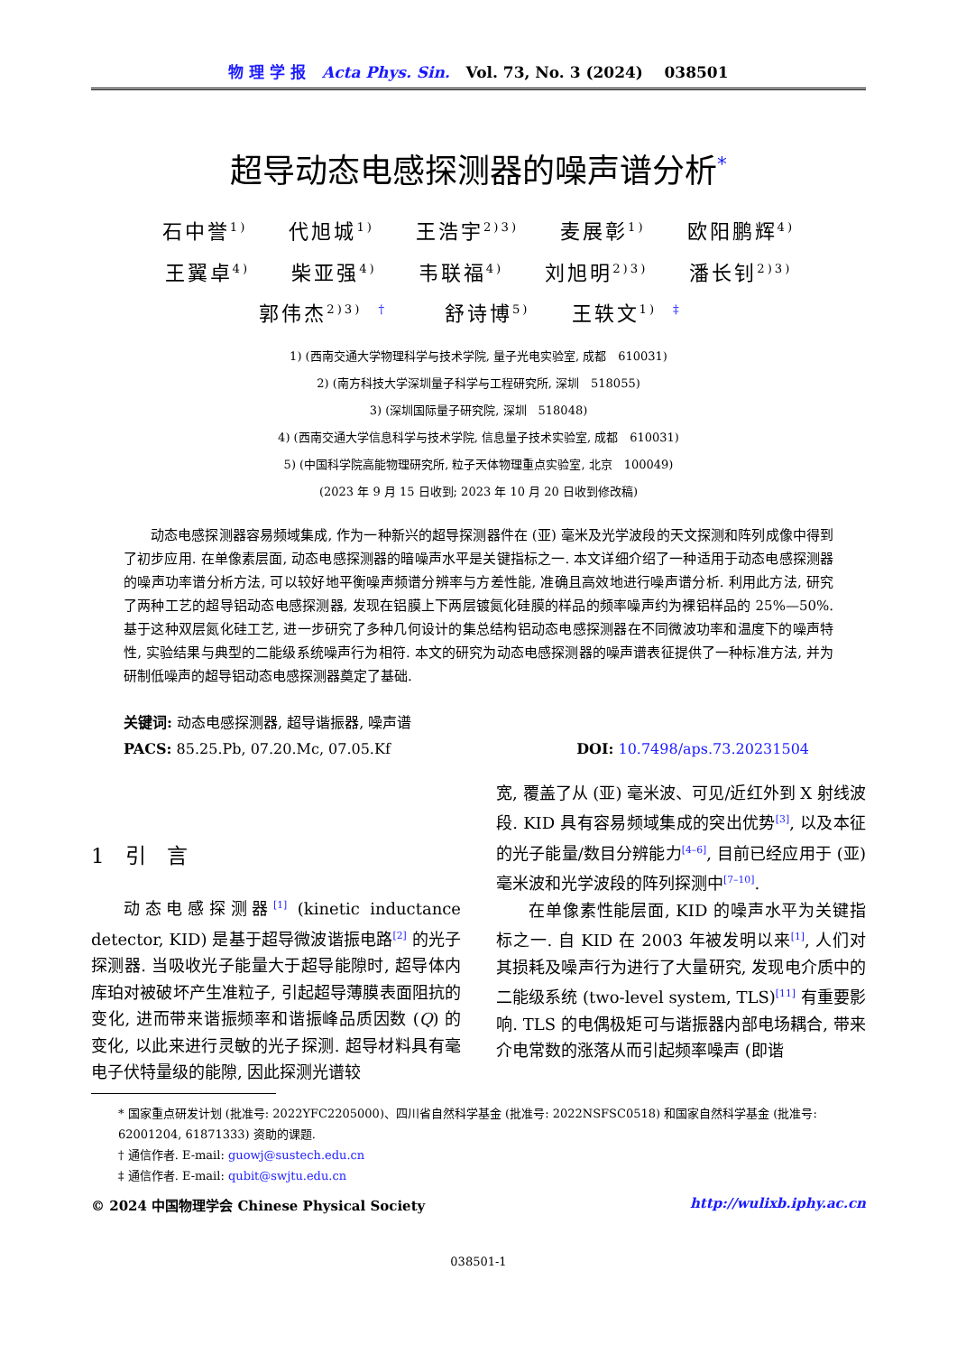物 理 学 报 Acta Phys. Sin. Vol. 73, No. 3 (2024) 038501
超导动态电感探测器的噪声谱分析<sup>*</sup>
石中誉<sup>1)</sup> 代旭城<sup>1)</sup> 王浩宇<sup>2)3)</sup> 麦展彰<sup>1)</sup> 欧阳鹏辉<sup>4)</sup>
王翼卓<sup>4)</sup> 柴亚强<sup>4)</sup> 韦联福<sup>4)</sup> 刘旭明<sup>2)3)</sup> 潘长钊<sup>2)3)</sup>
郭伟杰<sup>2)3) †</sup> 舒诗博<sup>5)</sup> 王轶文<sup>1) ‡</sup>
1) (西南交通大学物理科学与技术学院, 量子光电实验室, 成都　610031)
2) (南方科技大学深圳量子科学与工程研究所, 深圳　518055)
3) (深圳国际量子研究院, 深圳　518048)
4) (西南交通大学信息科学与技术学院, 信息量子技术实验室, 成都　610031)
5) (中国科学院高能物理研究所, 粒子天体物理重点实验室, 北京　100049)
(2023 年 9 月 15 日收到; 2023 年 10 月 20 日收到修改稿)
动态电感探测器容易频域集成, 作为一种新兴的超导探测器件在 (亚) 毫米及光学波段的天文探测和阵列成像中得到了初步应用. 在单像素层面, 动态电感探测器的暗噪声水平是关键指标之一. 本文详细介绍了一种适用于动态电感探测器的噪声功率谱分析方法, 可以较好地平衡噪声频谱分辨率与方差性能, 准确且高效地进行噪声谱分析. 利用此方法, 研究了两种工艺的超导铝动态电感探测器, 发现在铝膜上下两层镀氮化硅膜的样品的频率噪声约为裸铝样品的 25%—50%. 基于这种双层氮化硅工艺, 进一步研究了多种几何设计的集总结构铝动态电感探测器在不同微波功率和温度下的噪声特性, 实验结果与典型的二能级系统噪声行为相符. 本文的研究为动态电感探测器的噪声谱表征提供了一种标准方法, 并为研制低噪声的超导铝动态电感探测器奠定了基础.
关键词: 动态电感探测器, 超导谐振器, 噪声谱
PACS: 85.25.Pb, 07.20.Mc, 07.05.Kf DOI: 10.7498/aps.73.20231504
1　引　言
动态电感探测器<sup>[1]</sup> (kinetic inductance detector, KID) 是基于超导微波谐振电路<sup>[2]</sup> 的光子探测器. 当吸收光子能量大于超导能隙时, 超导体内库珀对被破坏产生准粒子, 引起超导薄膜表面阻抗的变化, 进而带来谐振频率和谐振峰品质因数 (Q) 的变化, 以此来进行灵敏的光子探测. 超导材料具有毫电子伏特量级的能隙, 因此探测光谱较
宽, 覆盖了从 (亚) 毫米波、可见/近红外到 X 射线波段. KID 具有容易频域集成的突出优势<sup>[3]</sup>, 以及本征的光子能量/数目分辨能力<sup>[4–6]</sup>, 目前已经应用于 (亚) 毫米波和光学波段的阵列探测中<sup>[7–10]</sup>.
在单像素性能层面, KID 的噪声水平为关键指标之一. 自 KID 在 2003 年被发明以来<sup>[1]</sup>, 人们对其损耗及噪声行为进行了大量研究, 发现电介质中的二能级系统 (two-level system, TLS)<sup>[11]</sup> 有重要影响. TLS 的电偶极矩可与谐振器内部电场耦合, 带来介电常数的涨落从而引起频率噪声 (即谐
* 国家重点研发计划 (批准号: 2022YFC2205000)、四川省自然科学基金 (批准号: 2022NSFSC0518) 和国家自然科学基金 (批准号: 62001204, 61871333) 资助的课题.
† 通信作者. E-mail: guowj@sustech.edu.cn
‡ 通信作者. E-mail: qubit@swjtu.edu.cn
© 2024 中国物理学会 Chinese Physical Society http://wulixb.iphy.ac.cn
038501-1